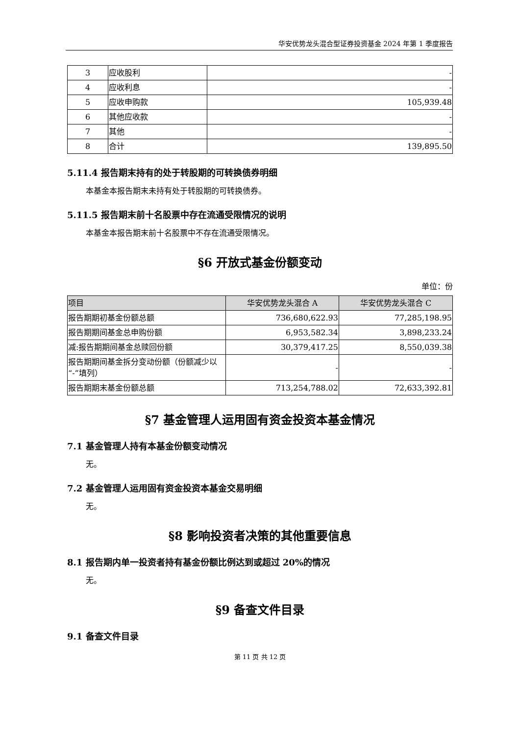华安优势龙头混合型证券投资基金 2024 年第 1 季度报告
| 3 | 应收股利 | - |
| 4 | 应收利息 | - |
| 5 | 应收申购款 | 105,939.48 |
| 6 | 其他应收款 | - |
| 7 | 其他 | - |
| 8 | 合计 | 139,895.50 |
5.11.4 报告期末持有的处于转股期的可转换债券明细
本基金本报告期末未持有处于转股期的可转换债券。
5.11.5 报告期末前十名股票中存在流通受限情况的说明
本基金本报告期末前十名股票中不存在流通受限情况。
§6 开放式基金份额变动
单位：份
| 项目 | 华安优势龙头混合 A | 华安优势龙头混合 C |
| --- | --- | --- |
| 报告期期初基金份额总额 | 736,680,622.93 | 77,285,198.95 |
| 报告期期间基金总申购份额 | 6,953,582.34 | 3,898,233.24 |
| 减:报告期期间基金总赎回份额 | 30,379,417.25 | 8,550,039.38 |
| 报告期期间基金拆分变动份额（份额减少以“-”填列） | - | - |
| 报告期期末基金份额总额 | 713,254,788.02 | 72,633,392.81 |
§7 基金管理人运用固有资金投资本基金情况
7.1 基金管理人持有本基金份额变动情况
无。
7.2 基金管理人运用固有资金投资本基金交易明细
无。
§8 影响投资者决策的其他重要信息
8.1 报告期内单一投资者持有基金份额比例达到或超过 20%的情况
无。
§9 备查文件目录
9.1 备查文件目录
第 11 页 共 12 页